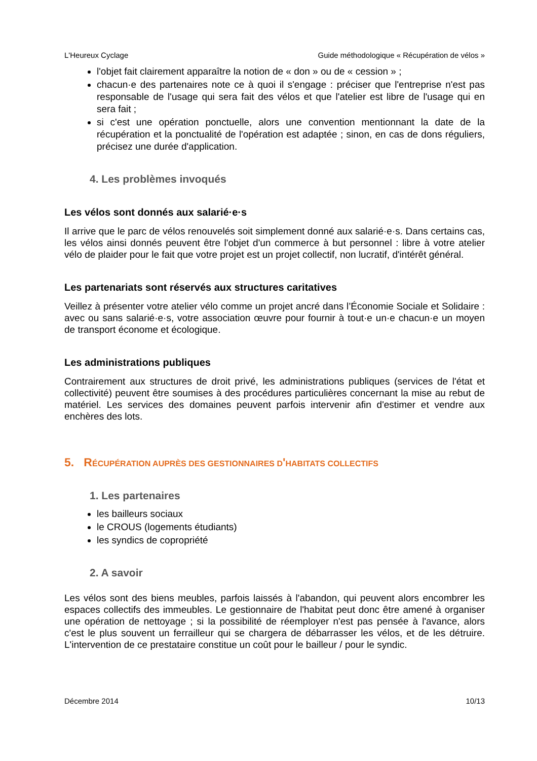L'Heureux Cyclage Guide méthodologique « Récupération de vélos »
l'objet fait clairement apparaître la notion de « don » ou de « cession » ;
chacun·e des partenaires note ce à quoi il s'engage : préciser que l'entreprise n'est pas responsable de l'usage qui sera fait des vélos et que l'atelier est libre de l'usage qui en sera fait ;
si c'est une opération ponctuelle, alors une convention mentionnant la date de la récupération et la ponctualité de l'opération est adaptée ; sinon, en cas de dons réguliers, précisez une durée d'application.
4. Les problèmes invoqués
Les vélos sont donnés aux salarié·e·s
Il arrive que le parc de vélos renouvelés soit simplement donné aux salarié·e·s. Dans certains cas, les vélos ainsi donnés peuvent être l'objet d'un commerce à but personnel : libre à votre atelier vélo de plaider pour le fait que votre projet est un projet collectif, non lucratif, d'intérêt général.
Les partenariats sont réservés aux structures caritatives
Veillez à présenter votre atelier vélo comme un projet ancré dans l’Économie Sociale et Solidaire : avec ou sans salarié·e·s, votre association œuvre pour fournir à tout·e un·e chacun·e un moyen de transport économe et écologique.
Les administrations publiques
Contrairement aux structures de droit privé, les administrations publiques (services de l'état et collectivité) peuvent être soumises à des procédures particulières concernant la mise au rebut de matériel. Les services des domaines peuvent parfois intervenir afin d'estimer et vendre aux enchères des lots.
5. RÉCUPÉRATION AUPRÈS DES GESTIONNAIRES D'HABITATS COLLECTIFS
1. Les partenaires
les bailleurs sociaux
le CROUS (logements étudiants)
les syndics de copropriété
2. A savoir
Les vélos sont des biens meubles, parfois laissés à l'abandon, qui peuvent alors encombrer les espaces collectifs des immeubles. Le gestionnaire de l'habitat peut donc être amené à organiser une opération de nettoyage ; si la possibilité de réemployer n'est pas pensée à l'avance, alors c'est le plus souvent un ferrailleur qui se chargera de débarrasser les vélos, et de les détruire. L'intervention de ce prestataire constitue un coût pour le bailleur / pour le syndic.
Décembre 2014 10/13